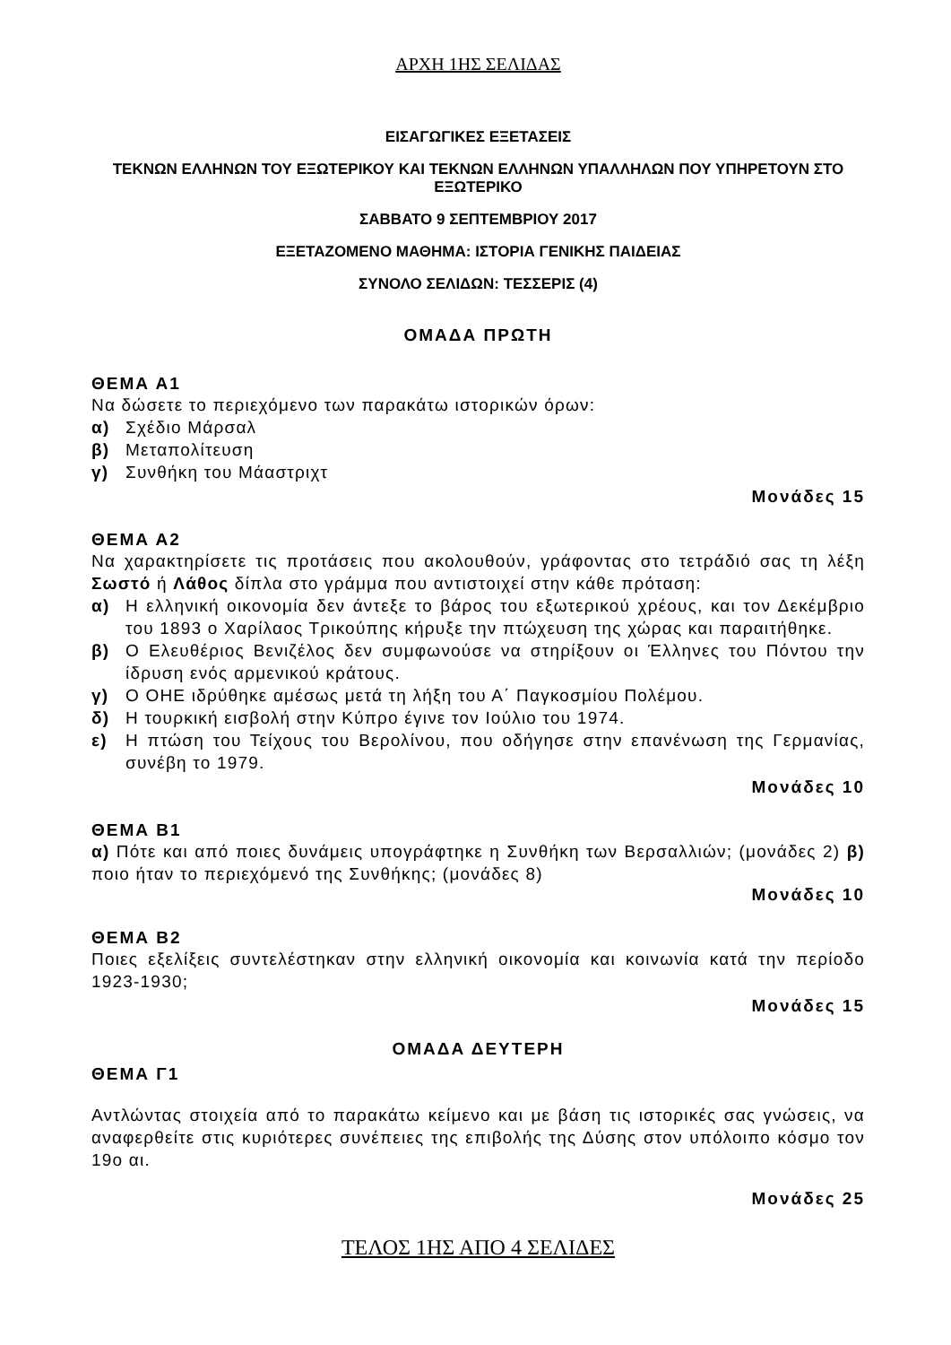ΑΡΧΗ 1ΗΣ ΣΕΛΙΔΑΣ
ΕΙΣΑΓΩΓΙΚΕΣ ΕΞΕΤΑΣΕΙΣ
ΤΕΚΝΩΝ ΕΛΛΗΝΩΝ ΤΟΥ ΕΞΩΤΕΡΙΚΟΥ ΚΑΙ ΤΕΚΝΩΝ ΕΛΛΗΝΩΝ ΥΠΑΛΛΗΛΩΝ ΠΟΥ ΥΠΗΡΕΤΟΥΝ ΣΤΟ ΕΞΩΤΕΡΙΚΟ
ΣΑΒΒΑΤΟ 9 ΣΕΠΤΕΜΒΡΙΟΥ 2017
ΕΞΕΤΑΖΟΜΕΝΟ ΜΑΘΗΜΑ: ΙΣΤΟΡΙΑ ΓΕΝΙΚΗΣ ΠΑΙΔΕΙΑΣ
ΣΥΝΟΛΟ ΣΕΛΙΔΩΝ: ΤΕΣΣΕΡΙΣ (4)
ΟΜΑΔΑ ΠΡΩΤΗ
ΘΕΜΑ Α1
Να δώσετε το περιεχόμενο των παρακάτω ιστορικών όρων:
α) Σχέδιο Μάρσαλ
β) Μεταπολίτευση
γ) Συνθήκη του Μάαστριχτ
Μονάδες 15
ΘΕΜΑ Α2
Να χαρακτηρίσετε τις προτάσεις που ακολουθούν, γράφοντας στο τετράδιό σας τη λέξη Σωστό ή Λάθος δίπλα στο γράμμα που αντιστοιχεί στην κάθε πρόταση:
α) Η ελληνική οικονομία δεν άντεξε το βάρος του εξωτερικού χρέους, και τον Δεκέμβριο του 1893 ο Χαρίλαος Τρικούπης κήρυξε την πτώχευση της χώρας και παραιτήθηκε.
β) Ο Ελευθέριος Βενιζέλος δεν συμφωνούσε να στηρίξουν οι Έλληνες του Πόντου την ίδρυση ενός αρμενικού κράτους.
γ) Ο ΟΗΕ ιδρύθηκε αμέσως μετά τη λήξη του Α΄ Παγκοσμίου Πολέμου.
δ) Η τουρκική εισβολή στην Κύπρο έγινε τον Ιούλιο του 1974.
ε) Η πτώση του Τείχους του Βερολίνου, που οδήγησε στην επανένωση της Γερμανίας, συνέβη το 1979.
Μονάδες 10
ΘΕΜΑ Β1
α) Πότε και από ποιες δυνάμεις υπογράφτηκε η Συνθήκη των Βερσαλλιών; (μονάδες 2) β) ποιο ήταν το περιεχόμενό της Συνθήκης; (μονάδες 8)
Μονάδες 10
ΘΕΜΑ Β2
Ποιες εξελίξεις συντελέστηκαν στην ελληνική οικονομία και κοινωνία κατά την περίοδο 1923-1930;
Μονάδες 15
ΟΜΑΔΑ ΔΕΥΤΕΡΗ
ΘΕΜΑ Γ1
Αντλώντας στοιχεία από το παρακάτω κείμενο και με βάση τις ιστορικές σας γνώσεις, να αναφερθείτε στις κυριότερες συνέπειες της επιβολής της Δύσης στον υπόλοιπο κόσμο τον 19ο αι.
Μονάδες 25
ΤΕΛΟΣ 1ΗΣ ΑΠΟ 4 ΣΕΛΙΔΕΣ